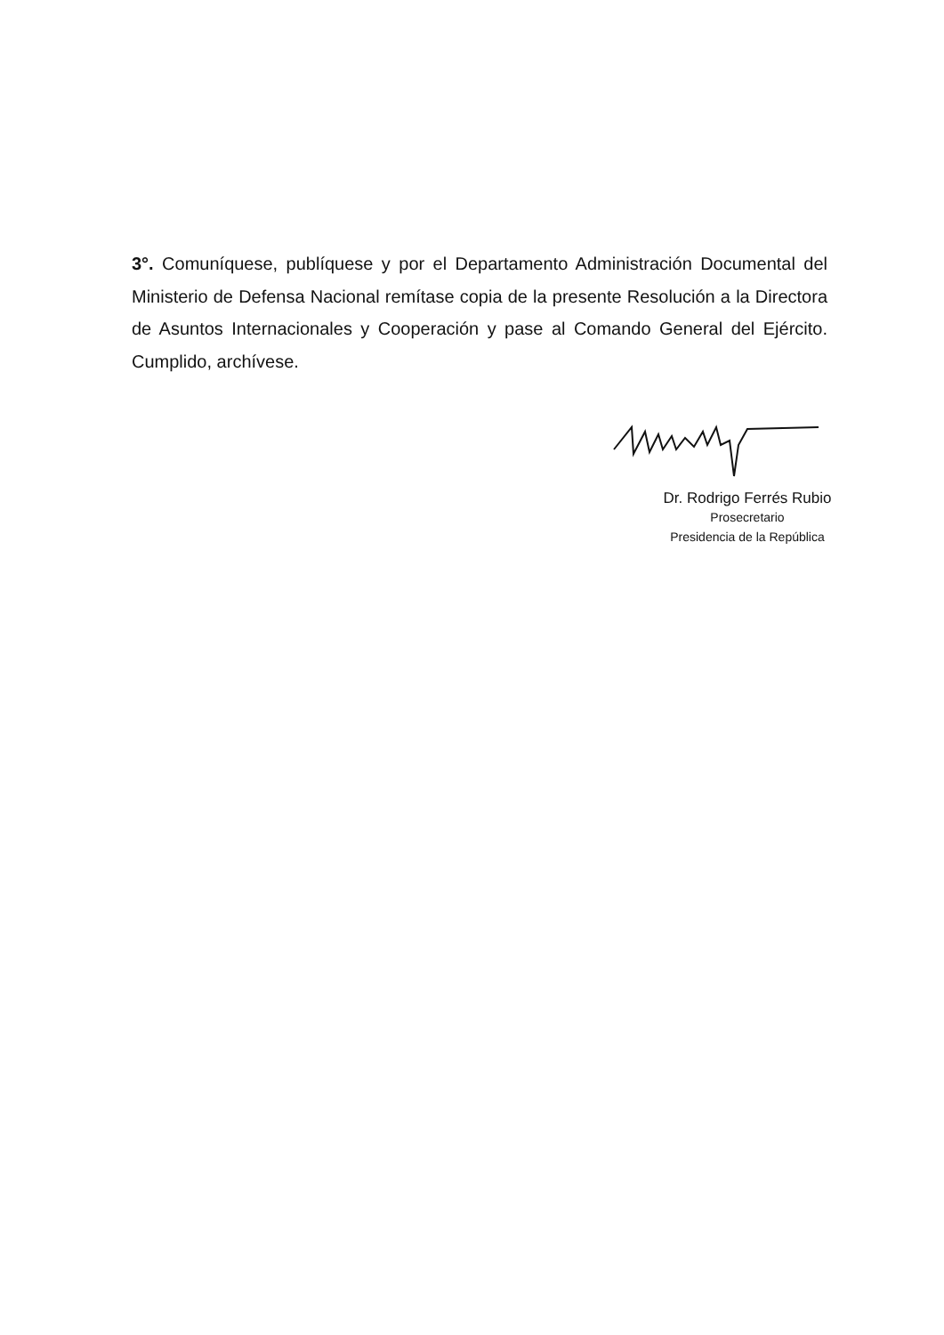3°. Comuníquese, publíquese y por el Departamento Administración Documental del Ministerio de Defensa Nacional remítase copia de la presente Resolución a la Directora de Asuntos Internacionales y Cooperación y pase al Comando General del Ejército. Cumplido, archívese.
Dr. Rodrigo Ferrés Rubio
Prosecretario
Presidencia de la República